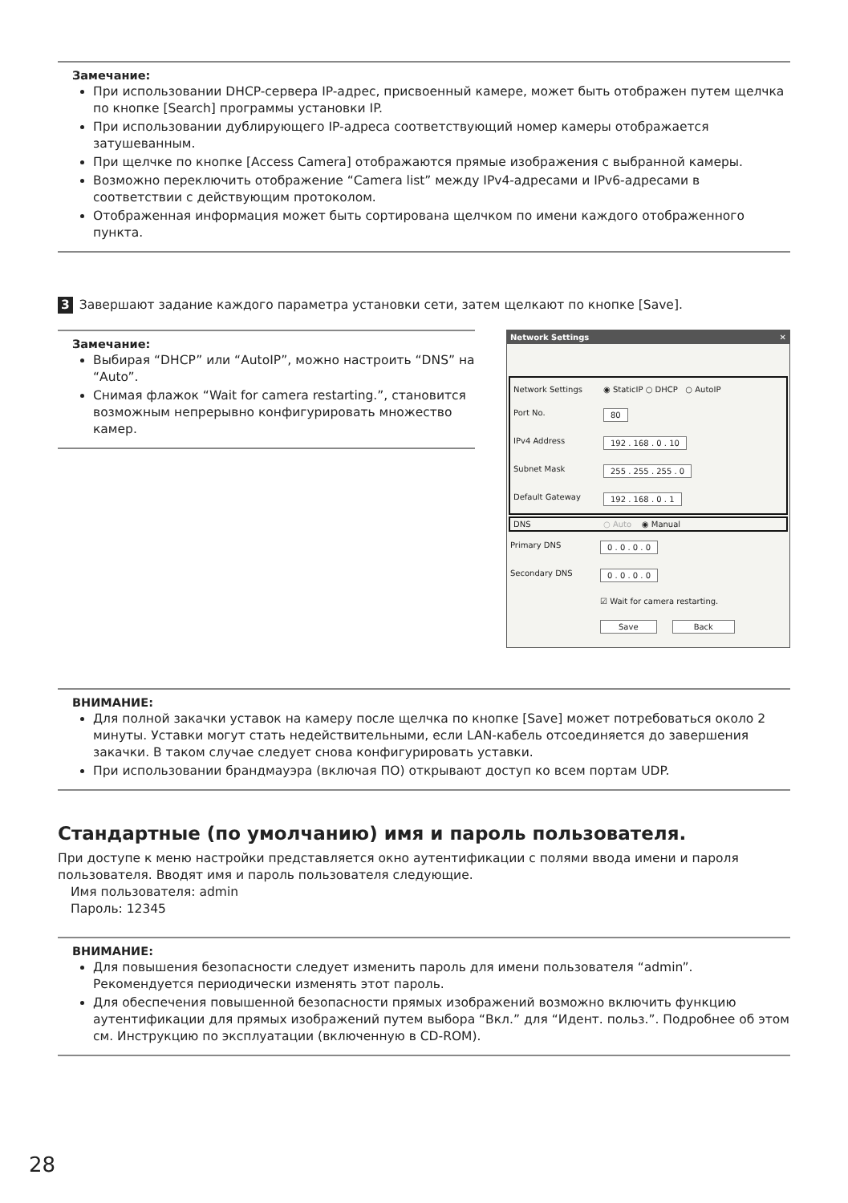Замечание:
При использовании DHCP-сервера IP-адрес, присвоенный камере, может быть отображен путем щелчка по кнопке [Search] программы установки IP.
При использовании дублирующего IP-адреса соответствующий номер камеры отображается затушеванным.
При щелчке по кнопке [Access Camera] отображаются прямые изображения с выбранной камеры.
Возможно переключить отображение “Camera list” между IPv4-адресами и IPv6-адресами в соответствии с действующим протоколом.
Отображенная информация может быть сортирована щелчком по имени каждого отображенного пункта.
3 Завершают задание каждого параметра установки сети, затем щелкают по кнопке [Save].
Замечание:
Выбирая “DHCP” или “AutoIP”, можно настроить “DNS” на “Auto”.
Снимая флажок “Wait for camera restarting.”, становится возможным непрерывно конфигурировать множество камер.
Network Settings ✕
Network Settings ◉ StaticIP ○ DHCP ○ AutoIP
Port No. 80
IPv4 Address 192 . 168 . 0 . 10
Subnet Mask 255 . 255 . 255 . 0
Default Gateway 192 . 168 . 0 . 1
DNS ○ Auto ◉ Manual
Primary DNS 0 . 0 . 0 . 0
Secondary DNS 0 . 0 . 0 . 0
☑ Wait for camera restarting.
Save Back
ВНИМАНИЕ:
Для полной закачки уставок на камеру после щелчка по кнопке [Save] может потребоваться около 2 минуты. Уставки могут стать недействительными, если LAN-кабель отсоединяется до завершения закачки. В таком случае следует снова конфигурировать уставки.
При использовании брандмауэра (включая ПО) открывают доступ ко всем портам UDP.
Стандартные (по умолчанию) имя и пароль пользователя.
При доступе к меню настройки представляется окно аутентификации с полями ввода имени и пароля пользователя. Вводят имя и пароль пользователя следующие.
Имя пользователя: admin
Пароль: 12345
ВНИМАНИЕ:
Для повышения безопасности следует изменить пароль для имени пользователя “admin”. Рекомендуется периодически изменять этот пароль.
Для обеспечения повышенной безопасности прямых изображений возможно включить функцию аутентификации для прямых изображений путем выбора “Вкл.” для “Идент. польз.”. Подробнее об этом см. Инструкцию по эксплуатации (включенную в CD-ROM).
28